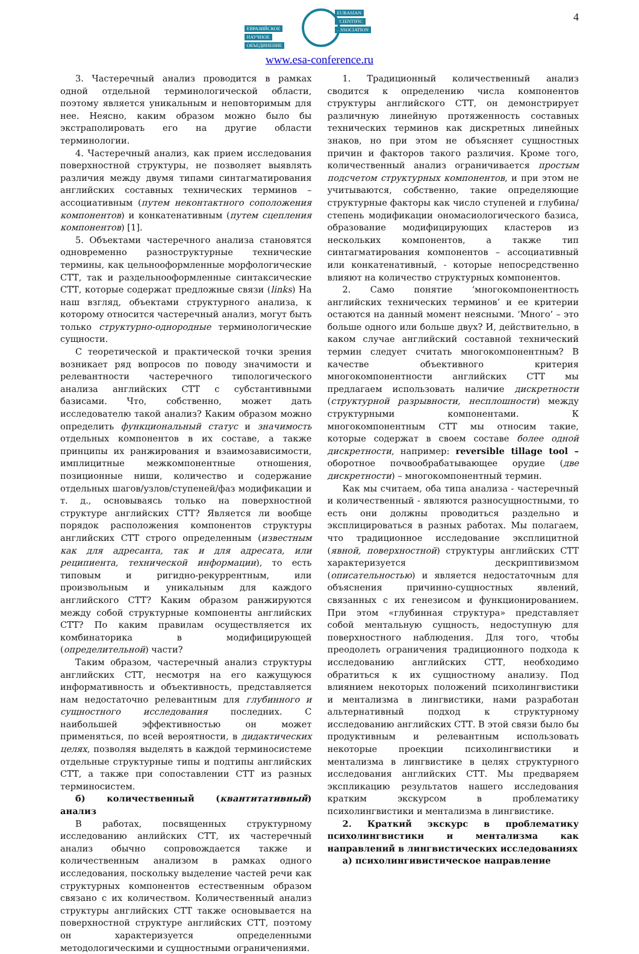4
ЕВРАЗИЙСКОЕ НАУЧНОЕ ОБЪЕДИНЕНИЕ EURASIAN SCIENTIFIC ASSOCIATION
www.esa-conference.ru
3. Частеречный анализ проводится в рамках одной отдельной терминологической области, поэтому является уникальным и неповторимым для нее. Неясно, каким образом можно было бы экстраполировать его на другие области терминологии.
4. Частеречный анализ, как прием исследования поверхностной структуры, не позволяет выявлять различия между двумя типами синтагматирования английских составных технических терминов – ассоциативным (путем неконтактного соположения компонентов) и конкатенативным (путем сцепления компонентов) [1].
5. Объектами частеречного анализа становятся одновременно разноструктурные технические термины, как цельнооформленные морфологические СТТ, так и раздельнооформленные синтаксические СТТ, которые содержат предложные связи (links) На наш взгляд, объектами структурного анализа, к которому относится частеречный анализ, могут быть только структурно-однородные терминологические сущности.
С теоретической и практической точки зрения возникает ряд вопросов по поводу значимости и релевантности частеречного типологического анализа английских СТТ с субстантивными базисами. Что, собственно, может дать исследователю такой анализ? Каким образом можно определить функциональный статус и значимость отдельных компонентов в их составе, а также принципы их ранжирования и взаимозависимости, имплицитные межкомпонентные отношения, позиционные ниши, количество и содержание отдельных шагов/узлов/ступеней/фаз модификации и т. д., основываясь только на поверхностной структуре английских СТТ? Является ли вообще порядок расположения компонентов структуры английских СТТ строго определенным (известным как для адресанта, так и для адресата, или реципиента, технической информации), то есть типовым и ригидно-рекуррентным, или произвольным и уникальным для каждого английского СТТ? Каким образом ранжируются между собой структурные компоненты английских СТТ? По каким правилам осуществляется их комбинаторика в модифицирующей (определительной) части?
Таким образом, частеречный анализ структуры английских СТТ, несмотря на его кажущуюся информативность и объективность, представляется нам недостаточно релевантным для глубинного и сущностного исследования последних. С наибольшей эффективностью он может применяться, по всей вероятности, в дидактических целях, позволяя выделять в каждой терминосистеме отдельные структурные типы и подтипы английских СТТ, а также при сопоставлении СТТ из разных терминосистем.
б) количественный (квантитативный) анализ
В работах, посвященных структурному исследованию анлийских СТТ, их частеречный анализ обычно сопровождается также и количественным анализом в рамках одного исследования, поскольку выделение частей речи как структурных компонентов естественным образом связано с их количеством. Количественный анализ структуры английских СТТ также основывается на поверхностной структуре английских СТТ, поэтому он характеризуется определенными методологическими и сущностными ограничениями.
1. Традиционный количественный анализ сводится к определению числа компонентов структуры английского СТТ, он демонстрирует различную линейную протяженность составных технических терминов как дискретных линейных знаков, но при этом не объясняет сущностных причин и факторов такого различия. Кроме того, количественный анализ ограничивается простым подсчетом структурных компонентов, и при этом не учитываются, собственно, такие определяющие структурные факторы как число ступеней и глубина/степень модификации ономасиологического базиса, образование модифицирующих кластеров из нескольких компонентов, а также тип синтагматирования компонентов – ассоциативный или конкатенативный, - которые непосредственно влияют на количество структурных компонентов.
2. Само понятие ‘многокомпонентность английских технических терминов’ и ее критерии остаются на данный момент неясными. ‘Много’ – это больше одного или больше двух? И, действительно, в каком случае английский составной технический термин следует считать многокомпонентным? В качестве объективного критерия многокомпонентности английских СТТ мы предлагаем использовать наличие дискретности (структурной разрывности, несплошности) между структурными компонентами. К многокомпонентным СТТ мы относим такие, которые содержат в своем составе более одной дискретности, например: reversible tillage tool – оборотное почвообрабатывающее орудие (две дискретности) – многокомпонентный термин.
Как мы считаем, оба типа анализа - частеречный и количественный - являются разносущностными, то есть они должны проводиться раздельно и эксплицироваться в разных работах. Мы полагаем, что традиционное исследование эксплицитной (явной, поверхностной) структуры английских СТТ характеризуется дескриптивизмом (описательностью) и является недостаточным для объяснения причинно-сущностных явлений, связанных с их генезисом и функционированием. При этом «глубинная структура» представляет собой ментальную сущность, недоступную для поверхностного наблюдения. Для того, чтобы преодолеть ограничения традиционного подхода к исследованию английских СТТ, необходимо обратиться к их сущностному анализу. Под влиянием некоторых положений психолингвистики и ментализма в лингвистики, нами разработан альтернативный подход к структурному исследованию английских СТТ. В этой связи было бы продуктивным и релевантным использовать некоторые проекции психолингвистики и ментализма в лингвистике в целях структурного исследования английских СТТ. Мы предваряем экспликацию результатов нашего исследования кратким экскурсом в проблематику психолингвистики и ментализма в лингвистике.
2. Краткий экскурс в проблематику психолингвистики и ментализма как направлений в лингвистических исследованиях
а) психолингивистическое направление